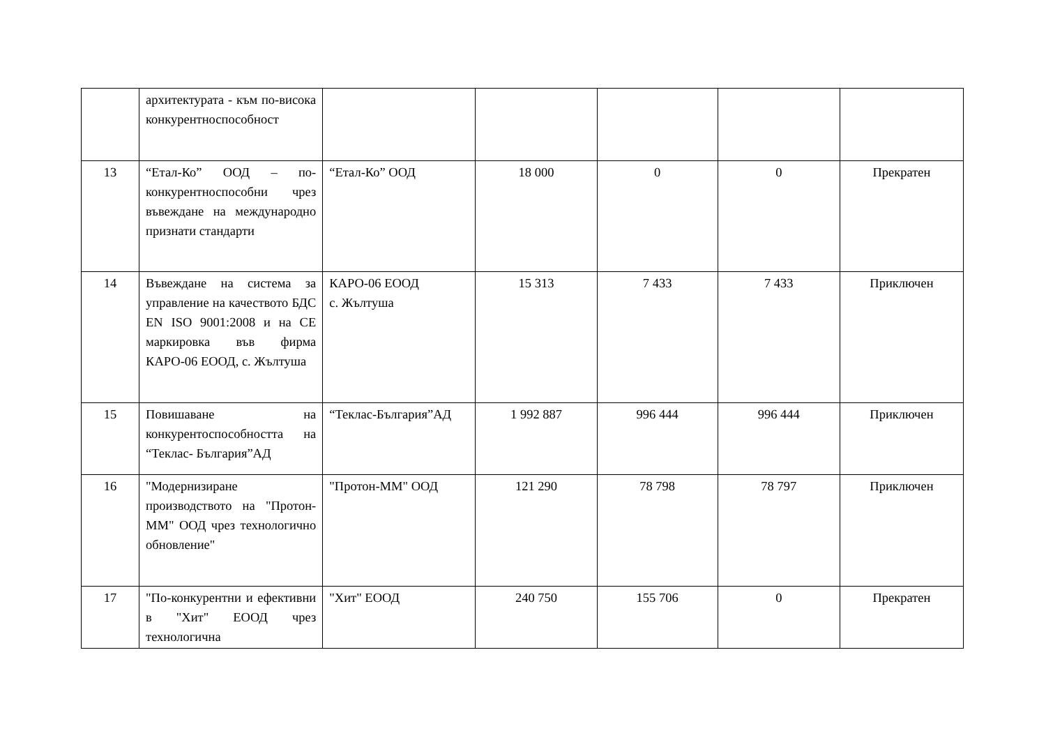| | архитектурата - към по-висока конкурентноспособност | | | | | |
| 13 | “Етал-Ко” ООД – по-конкурентноспособни чрез въвеждане на международно признати стандарти | “Етал-Ко” ООД | 18 000 | 0 | 0 | Прекратен |
| 14 | Въвеждане на система за управление на качеството БДС EN ISO 9001:2008 и на CE маркировка във фирма КАРО-06 ЕООД, с. Жълтуша | КАРО-06 ЕООД с. Жълтуша | 15 313 | 7 433 | 7 433 | Приключен |
| 15 | Повишаване на конкурентоспособността на “Теклас- България”АД | “Теклас-България”АД | 1 992 887 | 996 444 | 996 444 | Приключен |
| 16 | "Модернизиране производството на "Протон-ММ" ООД чрез технологично обновление" | "Протон-ММ" ООД | 121 290 | 78 798 | 78 797 | Приключен |
| 17 | "По-конкурентни и ефективни в "Хит" ЕООД чрез технологична | "Хит" ЕООД | 240 750 | 155 706 | 0 | Прекратен |